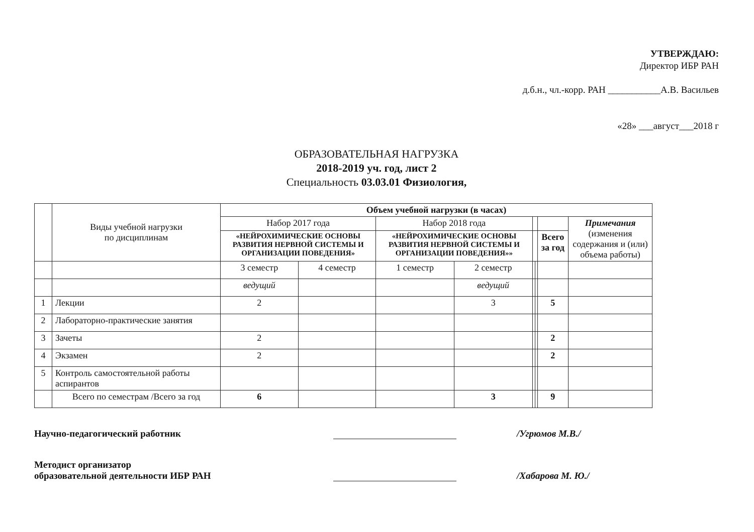УТВЕРЖДАЮ:
Директор ИБР РАН
д.б.н., чл.-корр. РАН ___________А.В. Васильев
«28» ___август___2018 г
ОБРАЗОВАТЕЛЬНАЯ НАГРУЗКА
2018-2019 уч. год, лист 2
Специальность 03.03.01 Физиология,
| | Виды учебной нагрузки по дисциплинам | Объем учебной нагрузки (в часах) | | | | | | | |
| | | Набор 2017 года | | Набор 2018 года | | | | | Примечания (изменения содержания и (или) объема работы) |
| | | «НЕЙРОХИМИЧЕСКИЕ ОСНОВЫ РАЗВИТИЯ НЕРВНОЙ СИСТЕМЫ И ОРГАНИЗАЦИИ ПОВЕДЕНИЯ» | | «НЕЙРОХИМИЧЕСКИЕ ОСНОВЫ РАЗВИТИЯ НЕРВНОЙ СИСТЕМЫ И ОРГАНИЗАЦИИ ПОВЕДЕНИЯ»» | | | | Всего за год | |
| | | 3 семестр | 4 семестр | 1 семестр | 2 семестр | | | | |
| | | ведущий | | | ведущий | | | | |
| 1 | Лекции | 2 | | | 3 | | | 5 | |
| 2 | Лабораторно-практические занятия | | | | | | | | |
| 3 | Зачеты | 2 | | | | | | 2 | |
| 4 | Экзамен | 2 | | | | | | 2 | |
| 5 | Контроль самостоятельной работы аспирантов | | | | | | | | |
| | Всего по семестрам /Всего за год | 6 | | | 3 | | | 9 | |
Научно-педагогический работник
/Угрюмов М.В./
Методист организатор
образовательной деятельности ИБР РАН
/Хабарова М. Ю./